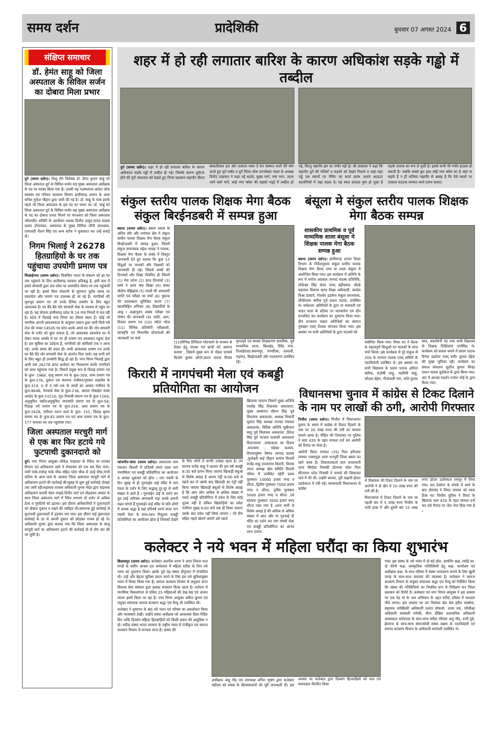समय दर्शन प्रादेशिकी बुधवार 07 अगस्त 2024 6
संक्षिप्त समाचार
डॉ. हेमंत साहू को जिला अस्पताल के सिविल सर्जन का दोबारा मिला प्रभार
दुर्ग (समय दर्शन)। शिशु रोग विशेषज्ञ डॉ. हेमंत कुमार साहू को जिला अस्पताल दुर्ग के सिविल सर्जन सह मुख्य अस्पताल अधीक्षक के पद पर पदस्थ किया गया है। उनकी यह पदस्थापना आदेश लोक स्वास्थ्य एवं परिवार कल्याण विभाग छत्तीसगढ़ शासन के अवर सचिव मुकेश चौहान द्वारा जारी की गई है। डॉ. साहू के पास इसके पहले भी जिला अस्पताल के इस पद का प्रभार था। डॉ. साहू को जिला अस्पताल दुर्ग के सिविल सर्जन सह मुख्य अस्पताल अधीक्षक के पद का दोबारा प्रभार मिलने पर मंगलवार को जिला अस्पताल जीवनदीप समिति के आजीवन सदस्य दिलीप ठाकुर,मानद सदस्य प्रशांत डोंगावकर, अस्पताल के मुख्य लिपिक जीपी उपाध्याय, एमएलटी रोशन सिंह एवं अन्य स्टॉफ ने मुलाकात कर उन्हें बधाई दी।
निगम भिलाई ने 26278 हितग्राहियो के घर तक पहुंचाया उपयोगी प्रमाण पत्र
भिलाईनगर (समय दर्शन)। विकसित भारत के संकल्प को हर घर तक पहुंचाने के लिए छत्तीसगढ़ सरकार प्रतिबद्ध है, इसी क्रम में हमारे संगवारी द्वारा एक कॉल पर शासकीय सेवाए घर तक पहुंचायी जा रही है। इससे बिना परेशानी के सुगमता पूर्वक समय पर दस्तावेज और प्रमाण पत्र उपलब्ध हो जा रहे है। नागरिको की मूलभूत प्रमाण पत्र जो उनके दैनिक उपयोग के लिए बहुत आवश्यक है। घर बैठे बैठे मोर संगवारी सेवा के माध्यम से पहुंच जा रहा है। यह योजना छत्तीसगढ़ प्रदेश के 14 नगर निगमों में चल रही है। प्रदेश में भिलाई नगर निगम का तीसरा स्थान है। कोई भी नागरिक अपनी आवश्यकता के अनुसार शासन द्वारा जारी किये गये टोल फ्री नम्बर 14545 पर फोन करके अपने घर बैठे मोर संगवारी सेवा के एजेंट को बुला सकता है, जो आवश्यक दस्तावेज घर से लेकर समय अवधि में घर पर ही प्रमाण पत्र बनवाकर पहुचा देता है। इस सुविधा का उददेश्य है, नागरिको को आफिसो तक न आना पड़े। उनके समय की बचत हो। सभी आवश्यक प्रमाण पत्र उनके घर बैठे बैठे मोर संगवारी सेवा के अंतर्गत मिल जाये। यह सभी वर्ग के लिए बहुत ही उपयोगी सिद्ध हो रहा है। नगर निगम भिलाई द्वारा अभी तक 26278 प्राप्त आवेदन का निराकरण करके नागरिको को लाभ पहुंचाया गया है। जिसमें प्रमुख रूप से विवाह प्रमाण पत्र के कुल- 1969, मृत्यु प्रमाण पत्र के कुल-309, जन्म प्रमाण पत्र के कुल-376, दुकान एवं स्थापना पंजीयन/गुमस्ता लाइसेंस के कुल-314, 0 से 5 वर्ष तक के बच्चों का आधार पंजीयन के कुल-8648, पेनकार्ड सेवा के कुल-236, आधार मोबाईल नम्बर अपडेट के कुल-10110, मूल निवासी प्रमाण पत्र के कुल-1169, अनुसूचित जाति/अनुसूचित जनजाति प्रमाण पत्र के कुल-56, पिछड़ा वर्ग प्रमाण पत्र के कुल-254, आय प्रमाण पत्र के कुल-2428, एपीएल राशन कार्ड के कुल- 151, विवाह सुधार प्रमाण पत्र के कुल-81 प्रमाण पत्र एवं अन्य प्रमाण पत्र के कुल- 177 बनाकर घर तक पहुचाया गया।
जिला अस्पताल मरचुरी मार्ग से एक बार फिर हटाये गये फुटपाथी दुकानदारो को
दुर्ग। नगर निगम आयुक्त लोकेश चन्द्राकर के निर्देश पर राजस्व विभाग एवं अतिक्रमण दस्ते ने मंगलवार को एक बार फिर नाना-नानी पार्क,राजेन्द्र पार्क चौक सहित पटेल चौक से उतई चौक,गांधी प्रतिमा के आस पास के अलावा जिला अस्पताल मरचुरी मार्ग से अतिक्रमण हटाने की कार्रवाई की।सुबह से शुरू हुई कार्रवाई दोपहर तक जारी रही।सहायक राजस्व अधिकारी शुभम गोइर द्वारा सहायक अतिक्रमण प्रभारी चंदन मनहरे,विनीत वर्मा एवं तोड़दस्ता अमला के साथ जिला अस्पताल मार्ग में स्थित लगभग दो दर्जन से अधिक ठेला व गुमटियों को हटाया। इस दौरान अधिकारियों ने दुकानदारों को दोबारा दुकान न रखने की नसीहत दी।अचानक हुई कार्रवाई से फुटपाथी दुकानदारों में हड़कंप मच गया। इस दौरान कई दुकानदार कार्रवाई के डर से अपनी दुकान को छोड़कर गायब हो रहे थे।अधिकारी शुभम द्वारा बताया गया कि जिला अस्पताल के बाजू मरचुरी मार्ग पर अतिक्रमण हटाने की कार्रवाई दो से तीन बार की जा चुकी है।
शहर में हो रही लगातार बारिश के कारण अधिकांश सड़के गड्ढो में तब्दील
दुर्ग (समय दर्शन)। शहर में हो रही लगातार बारिश के कारण अधिकांश सड़के गड्ढो में तब्दील हो गई। जिसके कारण दुर्घटना होने की पूर्ण संभावना को देखते हुए निगम प्रशासन महापौर धीरज बाकलीवाल इस ओर तत्काल ध्यान दे कर मरम्मत करने की मांग करते हुए पूर्व पार्षद व दुर्ग जिला थोक उपभोक्ता भंडार के अध्यक्ष विनोद ताम्रकार ने कहा नई सड़के, मुख्य मार्ग, गया नगर, उरला जाने वाले मार्ग, साईं नगर बघेरा की सड़को गड्ढ़े में तब्दील हो गई, किन्तु महापौर इस पर गंभीर नही है। श्री ताम्रकार ने कहा कि महापौर दुर्ग की गलियों व सड़को को देखते निकले व जहां-जहां गड्ढे उस स्थानों पर पेचिंग का कार्य प्रारंभ कराये आऊटर कालोनियों में जहा सड़क दे। वह स्थल दलदल नुमा हो चुका है सड़के तालाब का रूप ले चुकी है। इससे कभी भी गंभीर हादसा हो सकती है। जबकि सबसे बुरा हाल सांई नगर बघेरा का है जहां ना सड़के है न ही नालियां महापौर से आग्रह है कि ऐसे स्थलों पर तत्काल सडज़्क मरम्मत कार्य प्रारंभ कराए।
संकुल स्तरीय पालक शिक्षक मेगा बैठक संकुल बिरईनडबरी में सम्पन्न हुआ
बसना (समय दर्शन)। बसना ब्लाक के अंतिम छोर और वनांचल क्षेत्र मे संकुल स्तरीय पालक शिक्षक मेगा बैठक संकुल बिरईनडबरी में सम्पन्न हुआ। जिसमें संकुल समन्वयक महेश नायक ने पालक, शिक्षक मेगा बैठक के संबंध में विस्तृत जानकारी देते हुए बताया कि कुल 12 बिंदुओं पर पालकों और शिक्षकों को जानकारी दी गई। जिससे बच्चों की दिनचर्या और शिक्षा नियमित हो जिसमें (1) मेरा कोना (2) छात्र दिनचर्या (3) बच्चे ने आज क्या सिखा (4) बच्चा बोलेगा बेझिझक (5) बच्चों की अकादमी प्रगति एवं परीक्षा पर चर्चा (6) पुस्तक की उपलब्धता सुनिश्चित करना (7) बस्ताविहिन शनिवार (8) विद्यार्थीयों के आयु / कक्षानुरुप स्वस्थ परीक्षा एवं पोषण की जानकारी (9) जाति, आय, निवास प्रमाण पत्र (10) न्योता भोज (11) विभिन्न प्रतियोगी परीक्षाओं, छात्रवृत्ति एवं विभागीय योजनाओं की जानकारी पर चर्चा
(12)विभिन्न डिजिटल प्लेटफार्म के माध्यम से शिक्षा हेतु पालक एवं छात्रों को अवगत कराया , जिसमें मुख्य रूप से नोडल प्राचार्य किशोर कुमार ओंगरे,प्रधान पाठक विजय धृतलहरे एवं समस्त शिक्षकगण प्राथमिक, पूर्व माध्यमिक शाला, बिलखंड, विरेंद्र नगर, तिलाईदादर,स्वरुपपुर, रंगमटिया, दलदली, गढ़गांव, बिरईनडबरी और पालकगण उपस्थित रहे।
किरारी में नागपंचमी मेला एवं कबड्डी प्रतियोगिता का आयोजन
जांजगीर-चांपा (समय दर्शन)। अकलतरा ग्राम पंचायत किरारी में प्रतिवर्ष लगने वाला नाग पंचमीमेला एवं कबड्डी प्रतियोगिता का आयोजन 9 अगस्त शुक्रवार को होगा । नाग पंचमी के दिन सुबह से ही गुरुवाईन दाई मंदिर में नाग देवता के दर्शन के लिए श्रद्धालु दूर-दूर से भारी संख्या में आते हैं । गुरुवाईन दाई के दर्शन कर दुध लाई नारियल अगरबत्ती चढ़ा करके अपनी मन्नत मांगते हैं गुरुवाईन दाई मंदिर के प्रति लोगों में अथक श्रद्धा है यहां प्रतिवर्ष लगने वाला नाग पंचमी मेला के साथ-साथ निशुल्क कबड्डी प्रतियोगिता का आयोजन होता है जिसको देखने के लिए लोगों में काफी उत्साह रहता है। उप सरपंच राजेंद्र साहू ने बताया की इस वर्ष कबड्डी 9:30 बजे प्रारंभ किया जाएगा खिलाड़ी बंधुओ से विशेष आग्रह है अपना एंट्री 9:00 बजे से पहले कर ले उसके बाद खिलाड़ी का एंट्री नहीं किया जाएगा खिलाड़ी बंधुओ से विशेष आग्रह है कि आप लोग अधिक से अधिक संख्या में पधारे कबड्डी प्रतियोगिता में प्रवेश के लिए कोई शुल्क नहीं है लेकिन खिलाड़ियों का प्रवेश पंजीयन सुबह 9:00 बजे तक ही किया जाएगा उसके बाद प्रवेश नहीं लिया जाएगा । जो टीम सहित पहले खेलने आएंगे उसे पहले
खिलाया जाएगा जिसमें मुख्य अतिथि राघवेंद्र सिंह विधायक अकलतरा, मुख्य अभ्यागत सौरभ सिंह पूर्व विधायक अकलतरा, अध्यक्ष शिवानी सुशांत सिंह अध्यक्ष जनपद पंचायत अकलतरा, विशिष्ट अतिथि चुन्नीलाल साहू पूर्व विधायक अकलतरा ,दिनेश सिंह पूर्व भाजपा प्रत्याशी अकलतरा विधानसभा ,जयप्रकाश धर दिवान ,घनश्याम , महेश्वर कश्यप, विजयभूषण वैष्णव जनपद सदस्य ,फुलेश्वरी बाई चौहान सरपंच किरारी राजेंद्र साहू उपसरपंच किरारी, सिजय जगत अध्यक्ष खेल समिति किरारी गरिमा में उपस्थित रहेगी प्रथम पुरस्कार 10000 हजार नगद व शील्ड ,द्वितीय पुरस्कार 7000 हजार नगद व शील्ड, तृतीय पुरस्कार 5000 हजार नगद व शील्ड ,एवं सांत्वना पुरस्कार 3000 हजार नगद शील्ड रखा गया है ।आप सभी से विशेष आग्रह है की अधिक से अधिक संख्या में आए और मां गुरुवाई दी मंदिर का दर्शन कर नाग पंचमी मेला एवं कबड्डी प्रतियोगिता का आनंद लाभ उठाएं।
बंसूला मे संकुल स्तरीय पालक शिक्षक मेगा बैठक सम्पन्न
शासकीय प्राथमिक व पूर्व माध्यमिक शाला बंसूला मे शिक्षक पालक मेगा बैठक सम्पन्न हुआ
बसना (समय दर्शन)। छत्तीसगढ़ शासन शिक्षा विभाग के निर्देशानुसार संकुल स्तरीय पालक शिक्षक मेगा बैठक उच्च प्रा शाला बंसुला में आयोजित किया गया। इस कार्यक्रम में अतिथि के रूप में मनोज अग्रवाल जनपद सदस्य प्रतिनिधि, लोकेश्वर सिंह कंवर एवम् बद्रीप्रसाद जोल्हे सहायक विकास खण्ड शिक्षा अधिकारी, बलदेव मिश्रा प्राचार्य, गोवर्धन डडसेना संकुल समन्वयक, सौकीलाल बारीक पूर्व प्रधान पाठक, उपस्थित थे। सर्वप्रथम अतिथियों के द्वारा मां सरस्वती एवं भारत माता के प्रतिमा पर माल्यार्पण एवं दीप प्रज्वलित कर कार्यक्रम का शुभारंभ किया गया। दीप प्रज्वलन पश्चात अतिथियों का स्वागत पुष्पहार एवम् तिलक लगाकर किया गया। इस अवसर पर सभी अतिथियों के द्वारा पालकों को
संबोधित किया गया। मिश्रा सर ने बैठक के महत्वपूर्ण बिन्दुओं पर पालकों के साथ चर्चा किया। इस कार्यक्रम में पूरे संकुल से 200 के लगभग पालक एवम् समिति के पदाधिकारी उपस्थित थे। इस अवसर पर सभी विद्यालय के प्रधान पाठक अनिता बारिक, संतोषी साहू, पदमिनी साहू, कौशल बेहेरा, गीतांजली नाग, शशि कुमार साव, प्रकाशिनी नंद तथा सभी विद्यालय के शिक्षक शिक्षिकाएं उपस्थित थे। कार्यक्रम को सफल बनाने में प्रधान पाठक दिनेश डडसेना एवम् प्रवीर कुमार बेहेरा की मुख्य भूमिका रही। कार्यक्रम का सफल संचालन सुशील कुमार सिन्हा प्रधान पाठक कुडेकेल के द्वारा किया गया। अंत में आभार प्रदर्शन राजेश भोई के द्वारा किया गया।
विधानसभा चुनाव में कांग्रेस से टिकट दिलाने के नाम पर लाखों की ठगी, आरोपी गिरफ्तार
पिथौरा (समय दर्शन)। पिथौरा मे विधानसभा चुनाव के समय में कांग्रेस से टिकट दिलाने के नाम पर 20 लाख रुपए की ठगी का मामला सामने आया है। पीड़ित की शिकायत पर पुलिस ने धारा 420 के तहत मामला दर्ज कर आरोपी को रिमांड पर भेजा है।
आरोपी विराट रामकर (35) पिता हरीलाल रामकर परसागुड़ा थाना भनपुरी जिला बस्तर का रहने वाला है। शिकायतकर्ता ग्राम कंवरपाली थाना सिंघोडा निवासी डोलचंद पटेल पिता सीताराम पटेल निवासी ने मामले की शिकायत थाने में की थी। उन्होंने बताया, पूरी कहानी होटल उड़केस्टल में रची गई। सरायपाली विधानसभा से कांग्रेस
से विधायक की टिकट दिलाने के नाम पर आरोपी ने दो खेप में 20 लाख रुपए की ठगी की है।
विधानसभा में टिकट दिलाने के नाम पर पहली बार में 5 लाख रुपए पिथौरा के गाठी ढाबा में और दूसरी बार 15 लाख रुपए होटल उडकेस्टल रायपुर में लिया गया। यश देवांगन के संपर्क में आने के बाद डोलचंद ने विराट रामकर को रकम दिया था। पिथौरा पुलिस ने विराट के खिलाफ धारा 420 के तहत मामला दर्ज कर उसे रिमांड पर जेल भेज दिया गया है ।
कलेक्टर ने नये भवन में महिला घरौंदा का किया शुभारंभ
बिलासपुर (समय दर्शन)। कलेक्टर अवनीश शरण ने आज तिफरा फल मण्डी के समीप आश्रय दत्त कर्मशाला में महिला घरौंदा के लिए नये भवन का शुभारंभ किया। इसके पूर्व यह संस्था डीपुपारा में संचालित थी। उन्हें और बेहतर सुविधा प्रदान करने के लिए इस नये सुविधायुक्त भवन में शिफ्ट किया गया है। समाज कल्याण विभाग से अनुदान प्राप्त विकास सेवा संस्थान द्वारा इसका संचालन किया जाता है। वर्तमान में मानसिक विकलांगता से ग्रसित 25 महिलाओं की देख-रेख एवं लालन पालन इसमें किया जा रहा है। नगर निगम आयुक्त अमित कुमार एवं संयुक्त संचालक समाज कल्याण श्रद्धा एस मैथ्यू भी उपस्थित थीं।
कलेक्टर ने शुभारंभ के बाद नये भवन एवं परिसर का अवलोकन किया और व्यवस्थाएं देखी। उन्होंने संस्था अधीक्षक को आवश्यक दिशा-निर्देश दिए ताकि दिव्यांग महिला हितग्राहियों को किसी प्रकार की असुविधा न हो। घरौंदा संस्था भारत सरकार के राष्ट्रीय न्यास से पंजीकृत एवं समाज कल्याण विभाग से मान्यता प्राप्त है। संस्था की
अधीक्षक अंशु गौड़ एवं उपाध्यक्ष अमित भूषण द्वारा कलेक्टर महोदय को संस्था के क्रियाकलापों की पूरी जानकारी दी। इस अवसर पर कलेक्टर द्वारा दिव्यांग हितग्राहियों को फल एवं स्वल्पाहार वितरित किया
गया। इस संस्था के नये भवन में दो बड़े हॉल, डायनिंग कक्ष, रसोई घर, दो थेरेपी कक्ष, सांस्कृतिक गतिविधियों हेतु कक्ष, कार्यालय एवं अधीक्षक कक्ष, के साथ परिसर में स्वस्थ वातावरण बनाने के लिए खुली जगह के साथ-साथ बरामदा की व्यवस्था है। कलेक्टर ने समाज कल्याण विभाग के संयुक्त संचालक श्रद्धा एस मैथ्यू को निर्देशित किया कि संस्था की गतिविधियों का नियमित रूप से निरीक्षण कर जिला प्रशासन को रिपोर्ट दें। कलेक्टर एवं नगर निगम आयुक्त ने इस अवसर पर एक पेड़ मां के नाम अभियान के तहत घरौंदा परिसर में फलदार पौधे लगाए। इस अवसर पर उप नियंत्रक ब्रेल प्रेस हरीश सक्सेना, सहायक सांख्यिकी अधिकारी प्रशांत मोकासे, उत्तम राव, परिवीक्षा अधिकारी सरस्वती रामेश्री, बीना दीक्षित प्रशासनिक अधिकारी आश्रयदत्त कर्मशाला के साथ-साथ घरौंदा परिवार अंशु गौड़, रूमी दुबे, हेमराज के साथ-साथ समाजसेवी संस्था सक्षम के पदाधिकारी एवं समाज कल्याण विभाग के अधिकारी कर्मचारी उपस्थित थे।